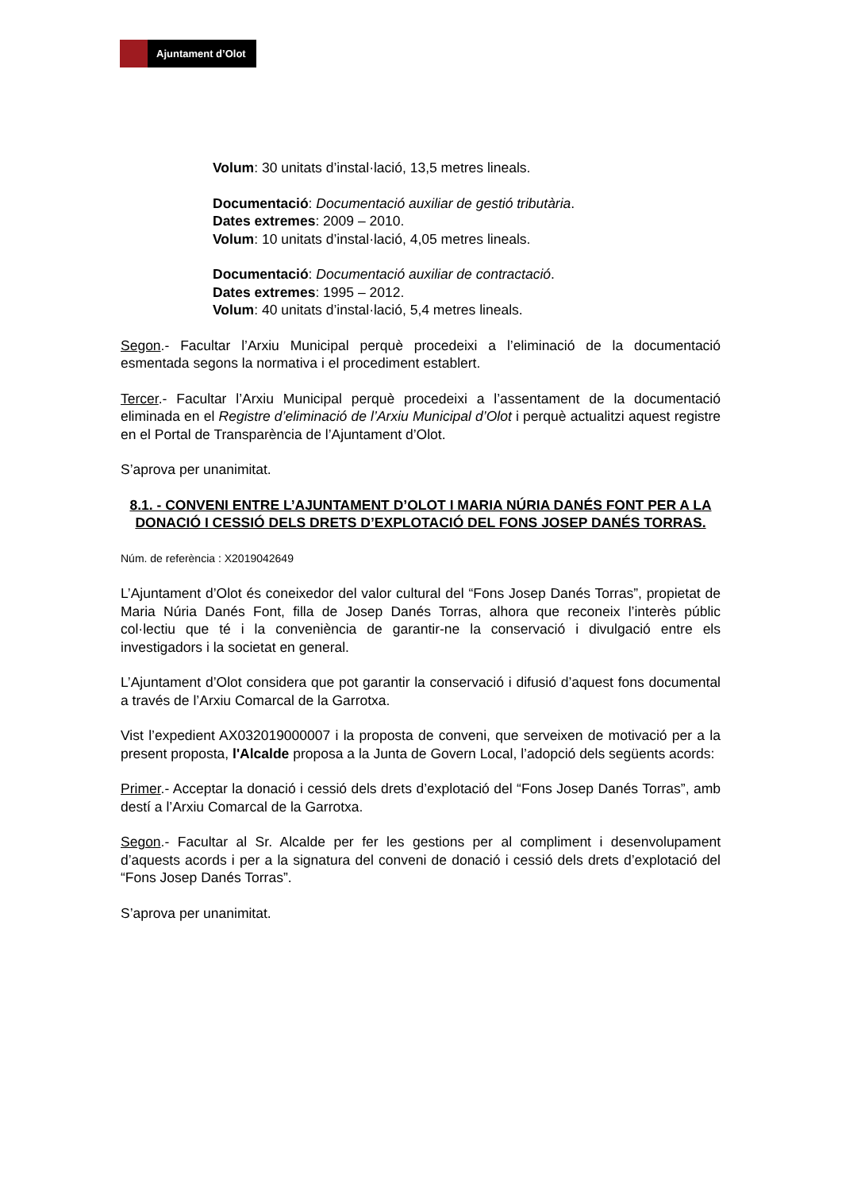Ajuntament d’Olot
Volum: 30 unitats d’instal·lació, 13,5 metres lineals.
Documentació: Documentació auxiliar de gestió tributària.
Dates extremes: 2009 – 2010.
Volum: 10 unitats d’instal·lació, 4,05 metres lineals.
Documentació: Documentació auxiliar de contractació.
Dates extremes: 1995 – 2012.
Volum: 40 unitats d’instal·lació, 5,4 metres lineals.
Segon.- Facultar l’Arxiu Municipal perquè procedeixi a l’eliminació de la documentació esmentada segons la normativa i el procediment establert.
Tercer.- Facultar l’Arxiu Municipal perquè procedeixi a l’assentament de la documentació eliminada en el Registre d’eliminació de l’Arxiu Municipal d’Olot i perquè actualitzi aquest registre en el Portal de Transparència de l’Ajuntament d’Olot.
S’aprova per unanimitat.
8.1. - CONVENI ENTRE L’AJUNTAMENT D’OLOT I MARIA NÚRIA DANÉS FONT PER A LA DONACIÓ I CESSIÓ DELS DRETS D’EXPLOTACIÓ DEL FONS JOSEP DANÉS TORRAS.
Núm. de referència : X2019042649
L’Ajuntament d’Olot és coneixedor del valor cultural del “Fons Josep Danés Torras”, propietat de Maria Núria Danés Font, filla de Josep Danés Torras, alhora que reconeix l’interès públic col·lectiu que té i la conveniència de garantir-ne la conservació i divulgació entre els investigadors i la societat en general.
L’Ajuntament d’Olot considera que pot garantir la conservació i difusió d’aquest fons documental a través de l’Arxiu Comarcal de la Garrotxa.
Vist l’expedient AX032019000007 i la proposta de conveni, que serveixen de motivació per a la present proposta, l'Alcalde proposa a la Junta de Govern Local, l’adopció dels següents acords:
Primer.- Acceptar la donació i cessió dels drets d’explotació del “Fons Josep Danés Torras”, amb destí a l’Arxiu Comarcal de la Garrotxa.
Segon.- Facultar al Sr. Alcalde per fer les gestions per al compliment i desenvolupament d’aquests acords i per a la signatura del conveni de donació i cessió dels drets d’explotació del “Fons Josep Danés Torras”.
S’aprova per unanimitat.